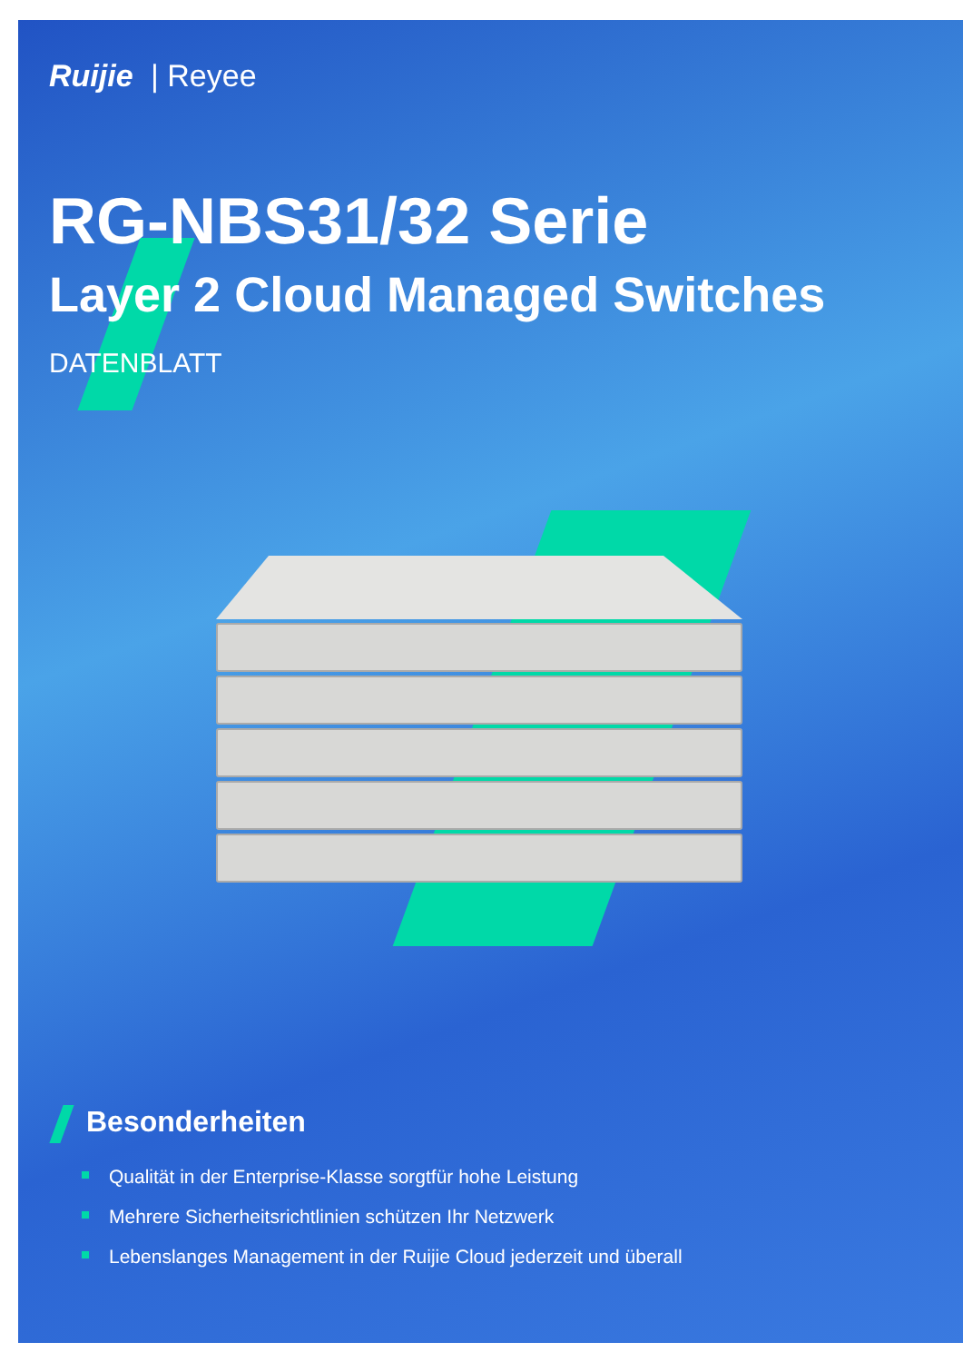Ruijie | Reyee
RG-NBS31/32 Serie
Layer 2 Cloud Managed Switches
DATENBLATT
Besonderheiten
Qualität in der Enterprise-Klasse sorgtfür hohe Leistung
Mehrere Sicherheitsrichtlinien schützen Ihr Netzwerk
Lebenslanges Management in der Ruijie Cloud jederzeit und überall